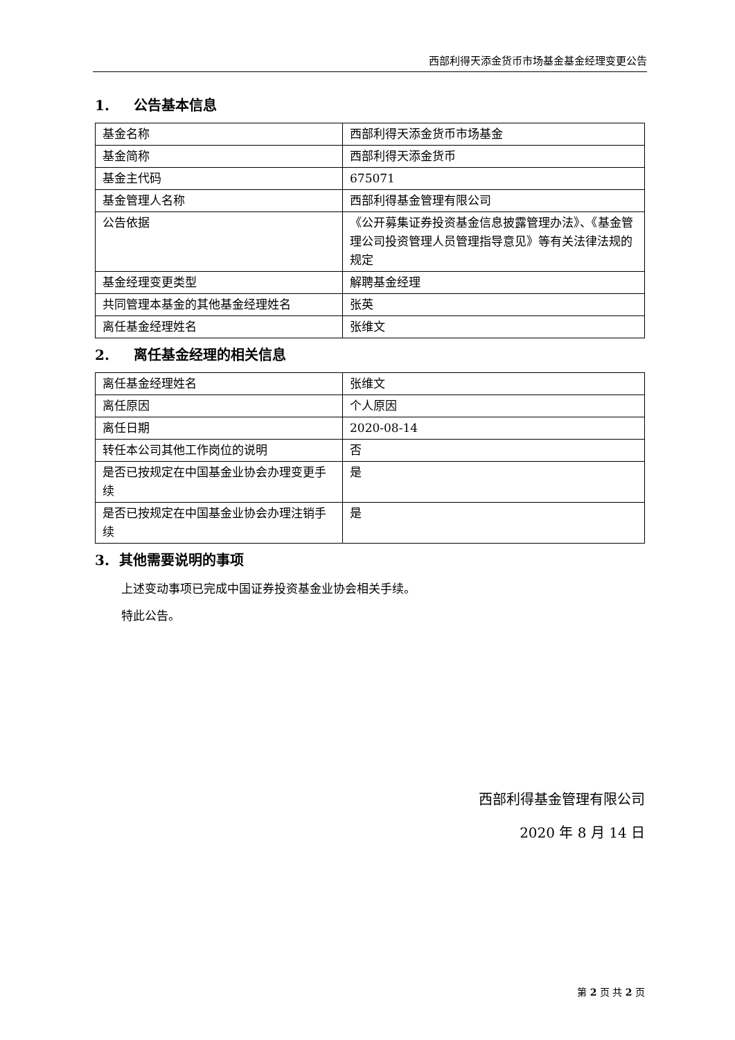西部利得天添金货币市场基金基金经理变更公告
1. 公告基本信息
| 基金名称 | 西部利得天添金货币市场基金 |
| 基金简称 | 西部利得天添金货币 |
| 基金主代码 | 675071 |
| 基金管理人名称 | 西部利得基金管理有限公司 |
| 公告依据 | 《公开募集证券投资基金信息披露管理办法》、《基金管理公司投资管理人员管理指导意见》等有关法律法规的规定 |
| 基金经理变更类型 | 解聘基金经理 |
| 共同管理本基金的其他基金经理姓名 | 张英 |
| 离任基金经理姓名 | 张维文 |
2. 离任基金经理的相关信息
| 离任基金经理姓名 | 张维文 |
| 离任原因 | 个人原因 |
| 离任日期 | 2020-08-14 |
| 转任本公司其他工作岗位的说明 | 否 |
| 是否已按规定在中国基金业协会办理变更手续 | 是 |
| 是否已按规定在中国基金业协会办理注销手续 | 是 |
3. 其他需要说明的事项
上述变动事项已完成中国证券投资基金业协会相关手续。
特此公告。
西部利得基金管理有限公司
2020 年 8 月 14 日
第 2 页 共 2 页